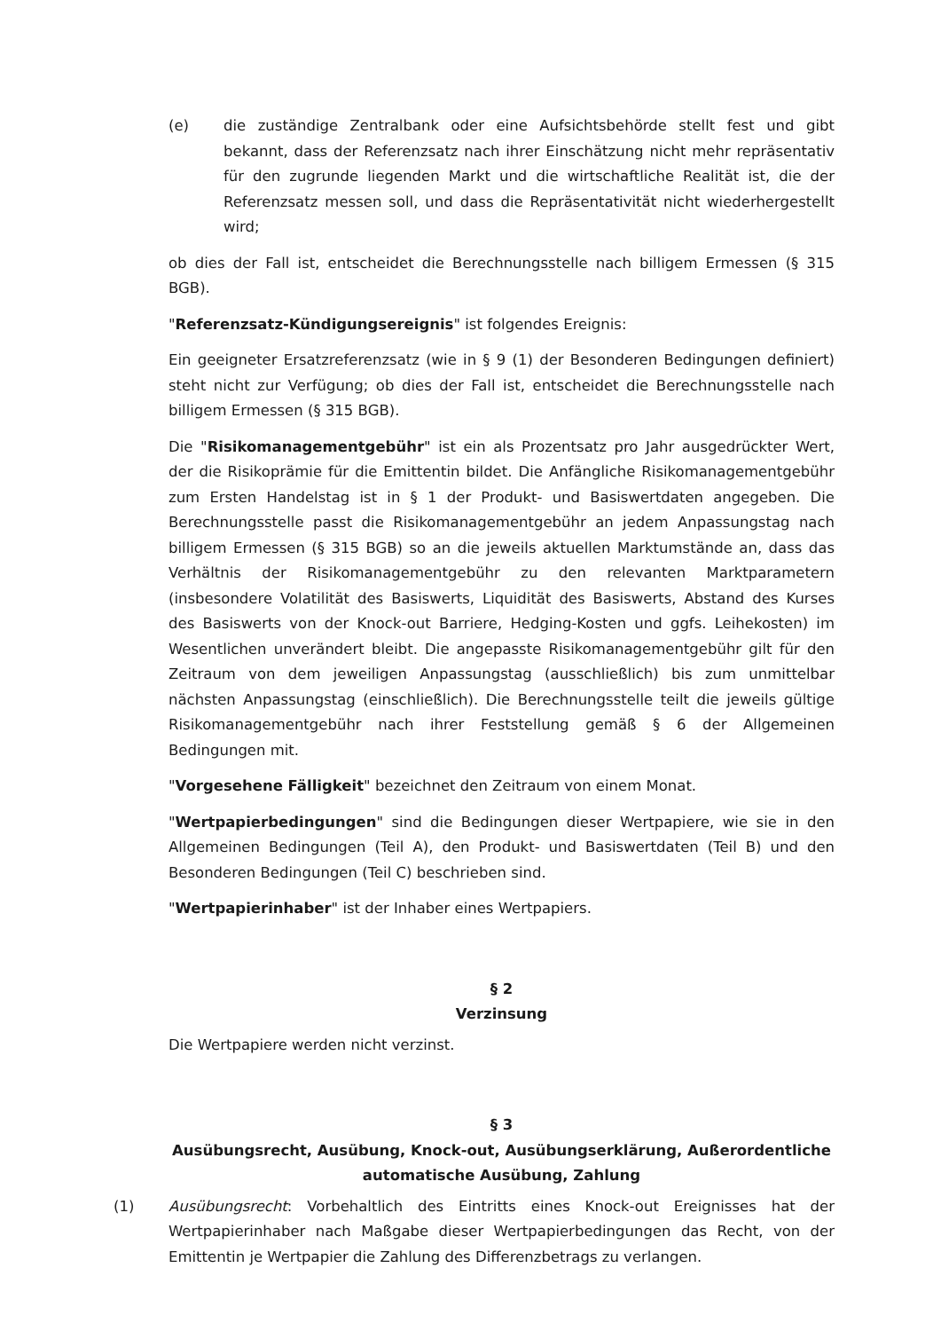(e) die zuständige Zentralbank oder eine Aufsichtsbehörde stellt fest und gibt bekannt, dass der Referenzsatz nach ihrer Einschätzung nicht mehr repräsentativ für den zugrunde liegenden Markt und die wirtschaftliche Realität ist, die der Referenzsatz messen soll, und dass die Repräsentativität nicht wiederhergestellt wird;
ob dies der Fall ist, entscheidet die Berechnungsstelle nach billigem Ermessen (§ 315 BGB).
"Referenzsatz-Kündigungsereignis" ist folgendes Ereignis:
Ein geeigneter Ersatzreferenzsatz (wie in § 9 (1) der Besonderen Bedingungen definiert) steht nicht zur Verfügung; ob dies der Fall ist, entscheidet die Berechnungsstelle nach billigem Ermessen (§ 315 BGB).
Die "Risikomanagementgebühr" ist ein als Prozentsatz pro Jahr ausgedrückter Wert, der die Risikoprämie für die Emittentin bildet. Die Anfängliche Risikomanagementgebühr zum Ersten Handelstag ist in § 1 der Produkt- und Basiswertdaten angegeben. Die Berechnungsstelle passt die Risikomanagementgebühr an jedem Anpassungstag nach billigem Ermessen (§ 315 BGB) so an die jeweils aktuellen Marktumstände an, dass das Verhältnis der Risikomanagementgebühr zu den relevanten Marktparametern (insbesondere Volatilität des Basiswerts, Liquidität des Basiswerts, Abstand des Kurses des Basiswerts von der Knock-out Barriere, Hedging-Kosten und ggfs. Leihekosten) im Wesentlichen unverändert bleibt. Die angepasste Risikomanagementgebühr gilt für den Zeitraum von dem jeweiligen Anpassungstag (ausschließlich) bis zum unmittelbar nächsten Anpassungstag (einschließlich). Die Berechnungsstelle teilt die jeweils gültige Risikomanagementgebühr nach ihrer Feststellung gemäß § 6 der Allgemeinen Bedingungen mit.
"Vorgesehene Fälligkeit" bezeichnet den Zeitraum von einem Monat.
"Wertpapierbedingungen" sind die Bedingungen dieser Wertpapiere, wie sie in den Allgemeinen Bedingungen (Teil A), den Produkt- und Basiswertdaten (Teil B) und den Besonderen Bedingungen (Teil C) beschrieben sind.
"Wertpapierinhaber" ist der Inhaber eines Wertpapiers.
§ 2
Verzinsung
Die Wertpapiere werden nicht verzinst.
§ 3
Ausübungsrecht, Ausübung, Knock-out, Ausübungserklärung, Außerordentliche automatische Ausübung, Zahlung
(1) Ausübungsrecht: Vorbehaltlich des Eintritts eines Knock-out Ereignisses hat der Wertpapierinhaber nach Maßgabe dieser Wertpapierbedingungen das Recht, von der Emittentin je Wertpapier die Zahlung des Differenzbetrags zu verlangen.